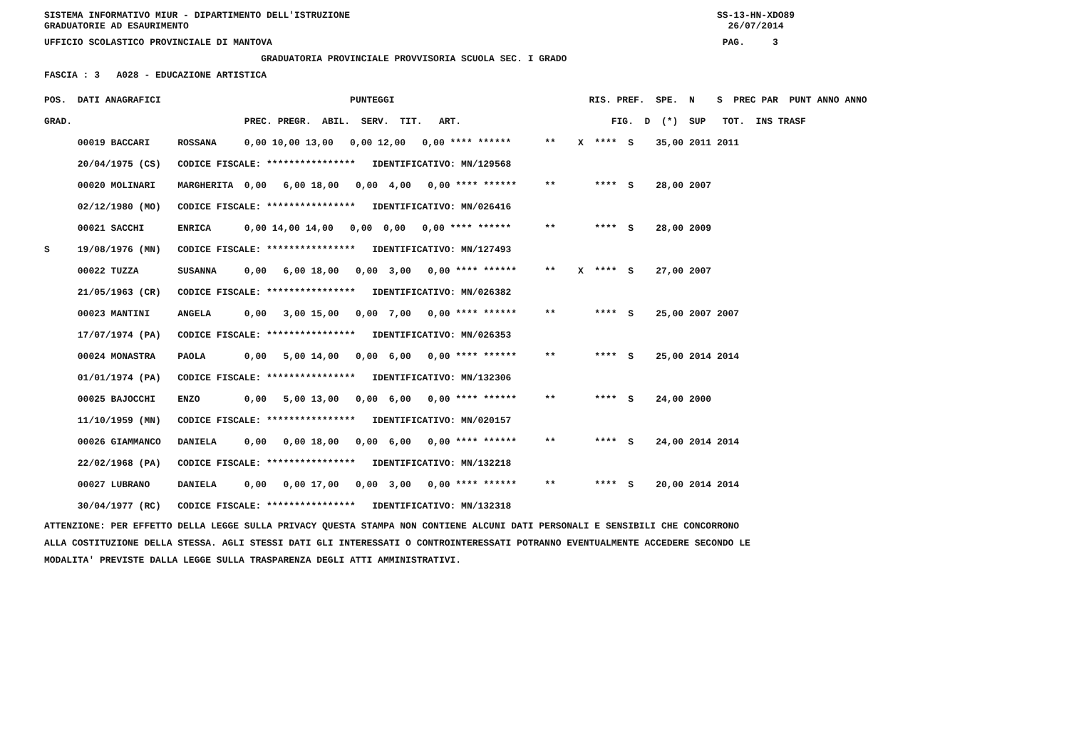SISTEMA INFORMATIVO MIUR - DIPARTIMENTO DELL'ISTRUZIONE SS-13-HN-XDO89 GRADUATORIE AD ESAURIMENTO 26/07/2014
UFFICIO SCOLASTICO PROVINCIALE DI MANTOVA PAG. 3
GRADUATORIA PROVINCIALE PROVVISORIA SCUOLA SEC. I GRADO
FASCIA : 3 A028 - EDUCAZIONE ARTISTICA
| POS. DATI ANAGRAFICI | | PUNTEGGI | RIS. PREF. SPE. N S PREC PAR PUNT ANNO ANNO |
| --- | --- | --- | --- |
| GRAD. | | PREC. PREGR. ABIL. SERV. TIT. ART. | FIG. D (*) SUP TOT. INS TRASF |
| 00019 BACCARI | ROSSANA | 0,00 10,00 13,00 0,00 12,00 0,00 **** ****** | ** X **** S 35,00 2011 2011 |
| 20/04/1975 (CS) | CODICE FISCALE: **************** IDENTIFICATIVO: MN/129568 | | |
| 00020 MOLINARI | MARGHERITA | 0,00 6,00 18,00 0,00 4,00 0,00 **** ****** | ** **** S 28,00 2007 |
| 02/12/1980 (MO) | CODICE FISCALE: **************** IDENTIFICATIVO: MN/026416 | | |
| 00021 SACCHI | ENRICA | 0,00 14,00 14,00 0,00 0,00 0,00 **** ****** | ** **** S 28,00 2009 |
| S 19/08/1976 (MN) | CODICE FISCALE: **************** IDENTIFICATIVO: MN/127493 | | |
| 00022 TUZZA | SUSANNA | 0,00 6,00 18,00 0,00 3,00 0,00 **** ****** | ** X **** S 27,00 2007 |
| 21/05/1963 (CR) | CODICE FISCALE: **************** IDENTIFICATIVO: MN/026382 | | |
| 00023 MANTINI | ANGELA | 0,00 3,00 15,00 0,00 7,00 0,00 **** ****** | ** **** S 25,00 2007 2007 |
| 17/07/1974 (PA) | CODICE FISCALE: **************** IDENTIFICATIVO: MN/026353 | | |
| 00024 MONASTRA | PAOLA | 0,00 5,00 14,00 0,00 6,00 0,00 **** ****** | ** **** S 25,00 2014 2014 |
| 01/01/1974 (PA) | CODICE FISCALE: **************** IDENTIFICATIVO: MN/132306 | | |
| 00025 BAJOCCHI | ENZO | 0,00 5,00 13,00 0,00 6,00 0,00 **** ****** | ** **** S 24,00 2000 |
| 11/10/1959 (MN) | CODICE FISCALE: **************** IDENTIFICATIVO: MN/020157 | | |
| 00026 GIAMMANCO | DANIELA | 0,00 0,00 18,00 0,00 6,00 0,00 **** ****** | ** **** S 24,00 2014 2014 |
| 22/02/1968 (PA) | CODICE FISCALE: **************** IDENTIFICATIVO: MN/132218 | | |
| 00027 LUBRANO | DANIELA | 0,00 0,00 17,00 0,00 3,00 0,00 **** ****** | ** **** S 20,00 2014 2014 |
| 30/04/1977 (RC) | CODICE FISCALE: **************** IDENTIFICATIVO: MN/132318 | | |
ATTENZIONE: PER EFFETTO DELLA LEGGE SULLA PRIVACY QUESTA STAMPA NON CONTIENE ALCUNI DATI PERSONALI E SENSIBILI CHE CONCORRONO ALLA COSTITUZIONE DELLA STESSA. AGLI STESSI DATI GLI INTERESSATI O CONTROINTERESSATI POTRANNO EVENTUALMENTE ACCEDERE SECONDO LE MODALITA' PREVISTE DALLA LEGGE SULLA TRASPARENZA DEGLI ATTI AMMINISTRATIVI.